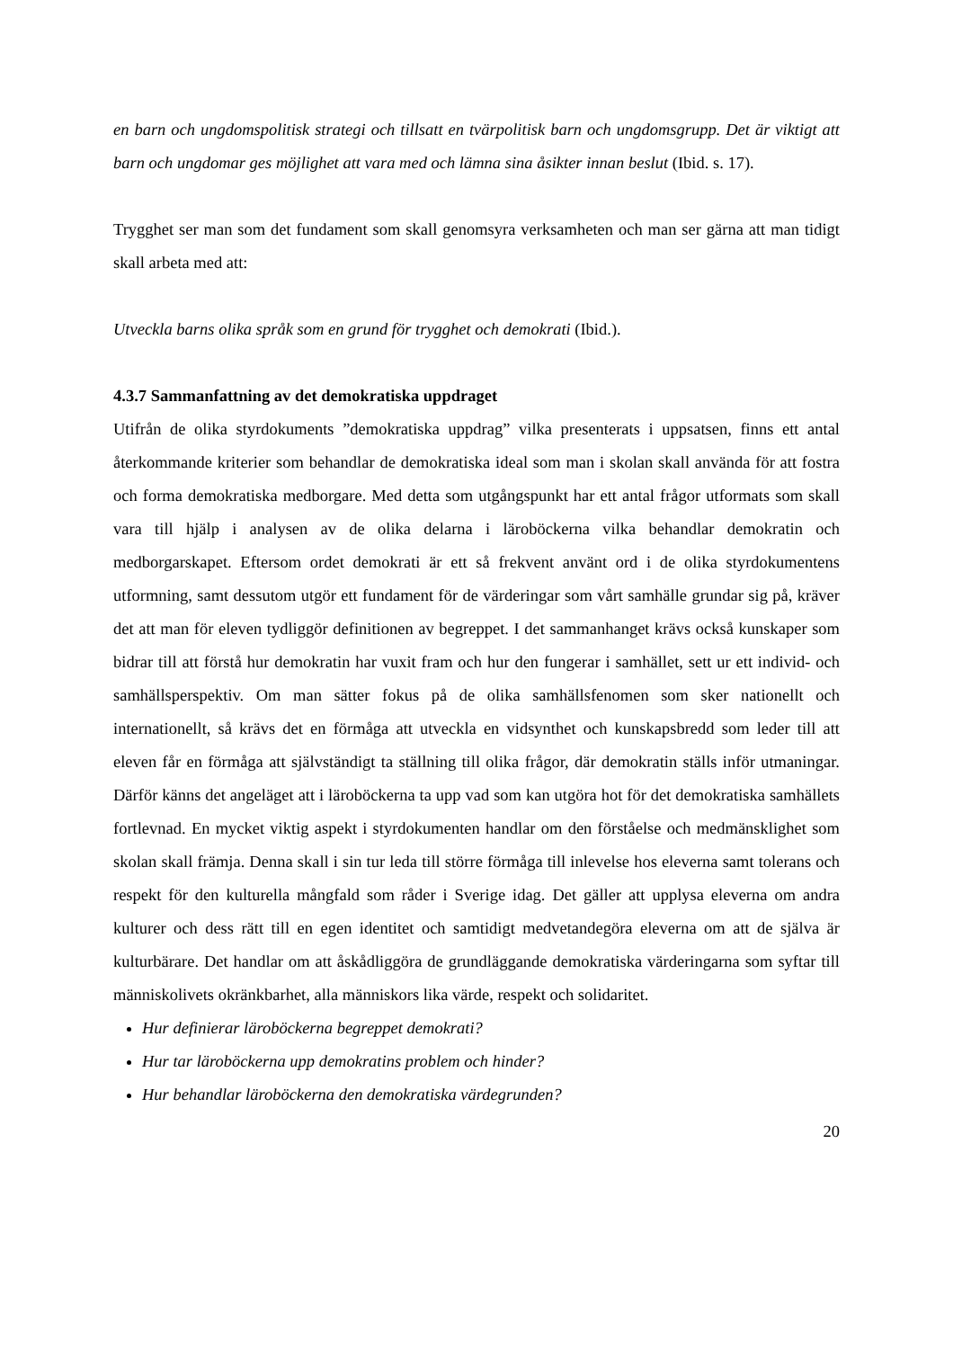en barn och ungdomspolitisk strategi och tillsatt en tvärpolitisk barn och ungdomsgrupp. Det är viktigt att barn och ungdomar ges möjlighet att vara med och lämna sina åsikter innan beslut (Ibid. s. 17).
Trygghet ser man som det fundament som skall genomsyra verksamheten och man ser gärna att man tidigt skall arbeta med att:
Utveckla barns olika språk som en grund för trygghet och demokrati (Ibid.).
4.3.7 Sammanfattning av det demokratiska uppdraget
Utifrån de olika styrdokuments ”demokratiska uppdrag” vilka presenterats i uppsatsen, finns ett antal återkommande kriterier som behandlar de demokratiska ideal som man i skolan skall använda för att fostra och forma demokratiska medborgare. Med detta som utgångspunkt har ett antal frågor utformats som skall vara till hjälp i analysen av de olika delarna i läroböckerna vilka behandlar demokratin och medborgarskapet. Eftersom ordet demokrati är ett så frekvent använt ord i de olika styrdokumentens utformning, samt dessutom utgör ett fundament för de värderingar som vårt samhälle grundar sig på, kräver det att man för eleven tydliggör definitionen av begreppet. I det sammanhanget krävs också kunskaper som bidrar till att förstå hur demokratin har vuxit fram och hur den fungerar i samhället, sett ur ett individ- och samhällsperspektiv. Om man sätter fokus på de olika samhällsfenomen som sker nationellt och internationellt, så krävs det en förmåga att utveckla en vidsynthet och kunskapsbredd som leder till att eleven får en förmåga att självständigt ta ställning till olika frågor, där demokratin ställs inför utmaningar. Därför känns det angeläget att i läroböckerna ta upp vad som kan utgöra hot för det demokratiska samhällets fortlevnad. En mycket viktig aspekt i styrdokumenten handlar om den förståelse och medmänsklighet som skolan skall främja. Denna skall i sin tur leda till större förmåga till inlevelse hos eleverna samt tolerans och respekt för den kulturella mångfald som råder i Sverige idag. Det gäller att upplysa eleverna om andra kulturer och dess rätt till en egen identitet och samtidigt medvetandegöra eleverna om att de själva är kulturbärare. Det handlar om att åskådliggöra de grundläggande demokratiska värderingarna som syftar till människolivets okränkbarhet, alla människors lika värde, respekt och solidaritet.
Hur definierar läroböckerna begreppet demokrati?
Hur tar läroböckerna upp demokratins problem och hinder?
Hur behandlar läroböckerna den demokratiska värdegrunden?
20